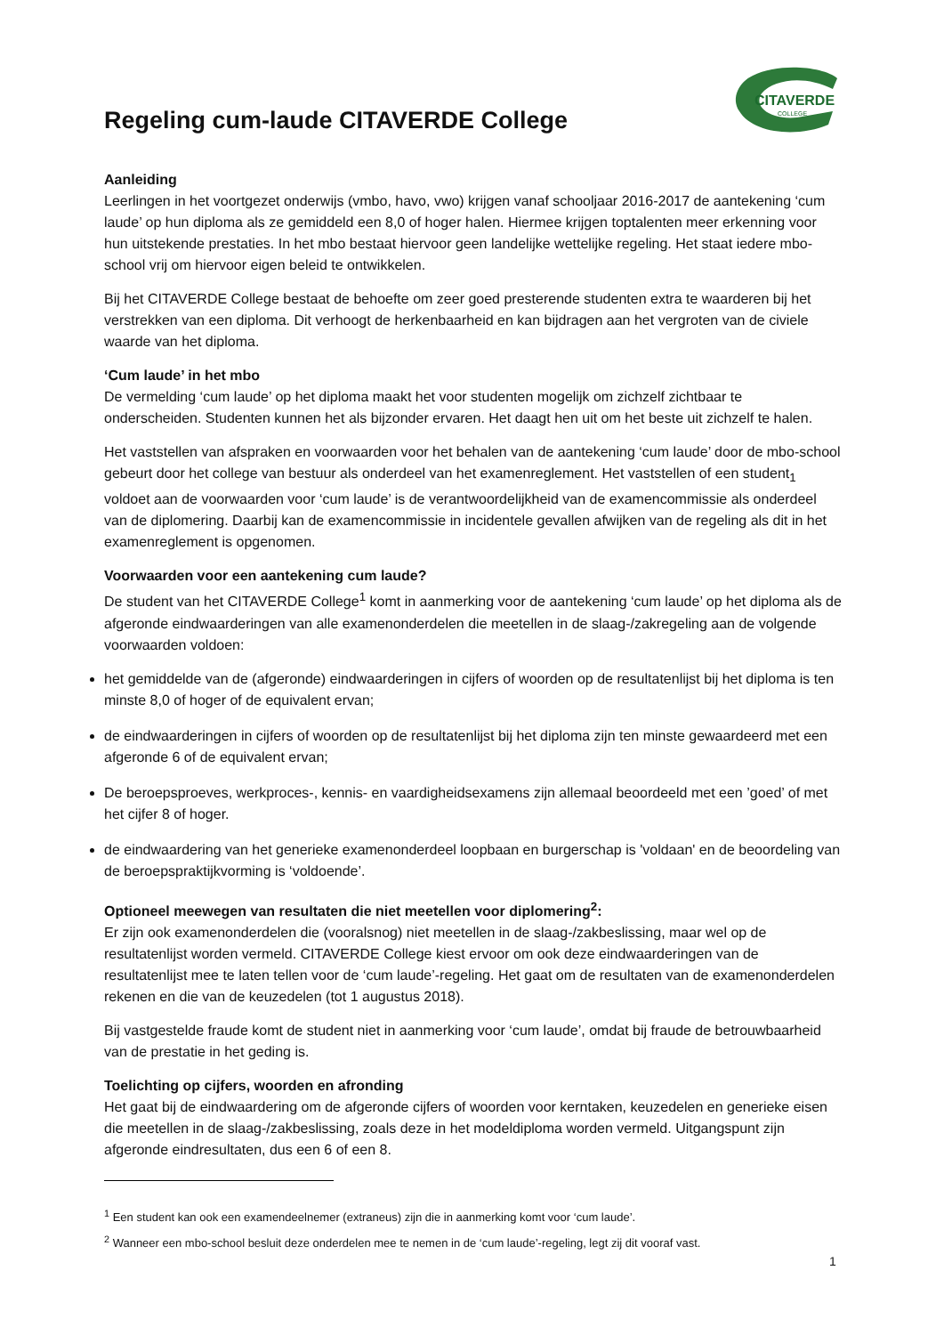CITAVERDE
COLLEGE
Regeling cum-laude CITAVERDE College
Aanleiding
Leerlingen in het voortgezet onderwijs (vmbo, havo, vwo) krijgen vanaf schooljaar 2016-2017 de aantekening ‘cum laude’ op hun diploma als ze gemiddeld een 8,0 of hoger halen. Hiermee krijgen toptalenten meer erkenning voor hun uitstekende prestaties. In het mbo bestaat hiervoor geen landelijke wettelijke regeling. Het staat iedere mbo-school vrij om hiervoor eigen beleid te ontwikkelen.
Bij het CITAVERDE College bestaat de behoefte om zeer goed presterende studenten extra te waarderen bij het verstrekken van een diploma. Dit verhoogt de herkenbaarheid en kan bijdragen aan het vergroten van de civiele waarde van het diploma.
‘Cum laude’ in het mbo
De vermelding ‘cum laude’ op het diploma maakt het voor studenten mogelijk om zichzelf zichtbaar te onderscheiden. Studenten kunnen het als bijzonder ervaren. Het daagt hen uit om het beste uit zichzelf te halen.
Het vaststellen van afspraken en voorwaarden voor het behalen van de aantekening ‘cum laude’ door de mbo-school gebeurt door het college van bestuur als onderdeel van het examenreglement. Het vaststellen of een student<sub>1</sub> voldoet aan de voorwaarden voor ‘cum laude’ is de verantwoordelijkheid van de examencommissie als onderdeel van de diplomering. Daarbij kan de examencommissie in incidentele gevallen afwijken van de regeling als dit in het examenreglement is opgenomen.
Voorwaarden voor een aantekening cum laude?
De student van het CITAVERDE College<sup>1</sup> komt in aanmerking voor de aantekening ‘cum laude’ op het diploma als de afgeronde eindwaarderingen van alle examenonderdelen die meetellen in de slaag-/zakregeling aan de volgende voorwaarden voldoen:
het gemiddelde van de (afgeronde) eindwaarderingen in cijfers of woorden op de resultatenlijst bij het diploma is ten minste 8,0 of hoger of de equivalent ervan;
de eindwaarderingen in cijfers of woorden op de resultatenlijst bij het diploma zijn ten minste gewaardeerd met een afgeronde 6 of de equivalent ervan;
De beroepsproeves, werkproces-, kennis- en vaardigheidsexamens zijn allemaal beoordeeld met een ’goed’ of met het cijfer 8 of hoger.
de eindwaardering van het generieke examenonderdeel loopbaan en burgerschap is 'voldaan' en de beoordeling van de beroepspraktijkvorming is ‘voldoende’.
Optioneel meewegen van resultaten die niet meetellen voor diplomering<sup>2</sup>:
Er zijn ook examenonderdelen die (vooralsnog) niet meetellen in de slaag-/zakbeslissing, maar wel op de resultatenlijst worden vermeld. CITAVERDE College kiest ervoor om ook deze eindwaarderingen van de resultatenlijst mee te laten tellen voor de ‘cum laude’-regeling. Het gaat om de resultaten van de examenonderdelen rekenen en die van de keuzedelen (tot 1 augustus 2018).
Bij vastgestelde fraude komt de student niet in aanmerking voor ‘cum laude’, omdat bij fraude de betrouwbaarheid van de prestatie in het geding is.
Toelichting op cijfers, woorden en afronding
Het gaat bij de eindwaardering om de afgeronde cijfers of woorden voor kerntaken, keuzedelen en generieke eisen die meetellen in de slaag-/zakbeslissing, zoals deze in het modeldiploma worden vermeld. Uitgangspunt zijn afgeronde eindresultaten, dus een 6 of een 8.
<sup>1</sup> Een student kan ook een examendeelnemer (extraneus) zijn die in aanmerking komt voor ‘cum laude’.
<sup>2</sup> Wanneer een mbo-school besluit deze onderdelen mee te nemen in de ‘cum laude’-regeling, legt zij dit vooraf vast.
1